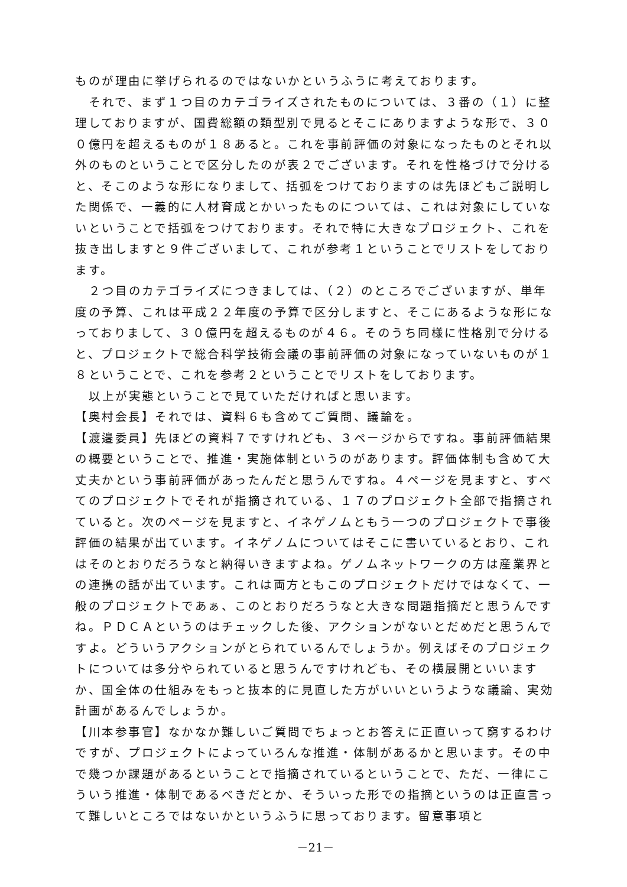ものが理由に挙げられるのではないかというふうに考えております。
それで、まず１つ目のカテゴライズされたものについては、３番の（１）に整理しておりますが、国費総額の類型別で見るとそこにありますような形で、３００億円を超えるものが１８あると。これを事前評価の対象になったものとそれ以外のものということで区分したのが表２でございます。それを性格づけで分けると、そこのような形になりまして、括弧をつけておりますのは先ほどもご説明した関係で、一義的に人材育成とかいったものについては、これは対象にしていないということで括弧をつけております。それで特に大きなプロジェクト、これを抜き出しますと９件ございまして、これが参考１ということでリストをしております。
２つ目のカテゴライズにつきましては、（２）のところでございますが、単年度の予算、これは平成２２年度の予算で区分しますと、そこにあるような形になっておりまして、３０億円を超えるものが４６。そのうち同様に性格別で分けると、プロジェクトで総合科学技術会議の事前評価の対象になっていないものが１８ということで、これを参考２ということでリストをしております。
以上が実態ということで見ていただければと思います。
【奥村会長】それでは、資料６も含めてご質問、議論を。
【渡邉委員】先ほどの資料７ですけれども、３ページからですね。事前評価結果の概要ということで、推進・実施体制というのがあります。評価体制も含めて大丈夫かという事前評価があったんだと思うんですね。４ページを見ますと、すべてのプロジェクトでそれが指摘されている、１７のプロジェクト全部で指摘されていると。次のページを見ますと、イネゲノムともう一つのプロジェクトで事後評価の結果が出ています。イネゲノムについてはそこに書いているとおり、これはそのとおりだろうなと納得いきますよね。ゲノムネットワークの方は産業界との連携の話が出ています。これは両方ともこのプロジェクトだけではなくて、一般のプロジェクトであぁ、このとおりだろうなと大きな問題指摘だと思うんですね。ＰＤＣＡというのはチェックした後、アクションがないとだめだと思うんですよ。どういうアクションがとられているんでしょうか。例えばそのプロジェクトについては多分やられていると思うんですけれども、その横展開といいますか、国全体の仕組みをもっと抜本的に見直した方がいいというような議論、実効計画があるんでしょうか。
【川本参事官】なかなか難しいご質問でちょっとお答えに正直いって窮するわけですが、プロジェクトによっていろんな推進・体制があるかと思います。その中で幾つか課題があるということで指摘されているということで、ただ、一律にこういう推進・体制であるべきだとか、そういった形での指摘というのは正直言って難しいところではないかというふうに思っております。留意事項と
－21－